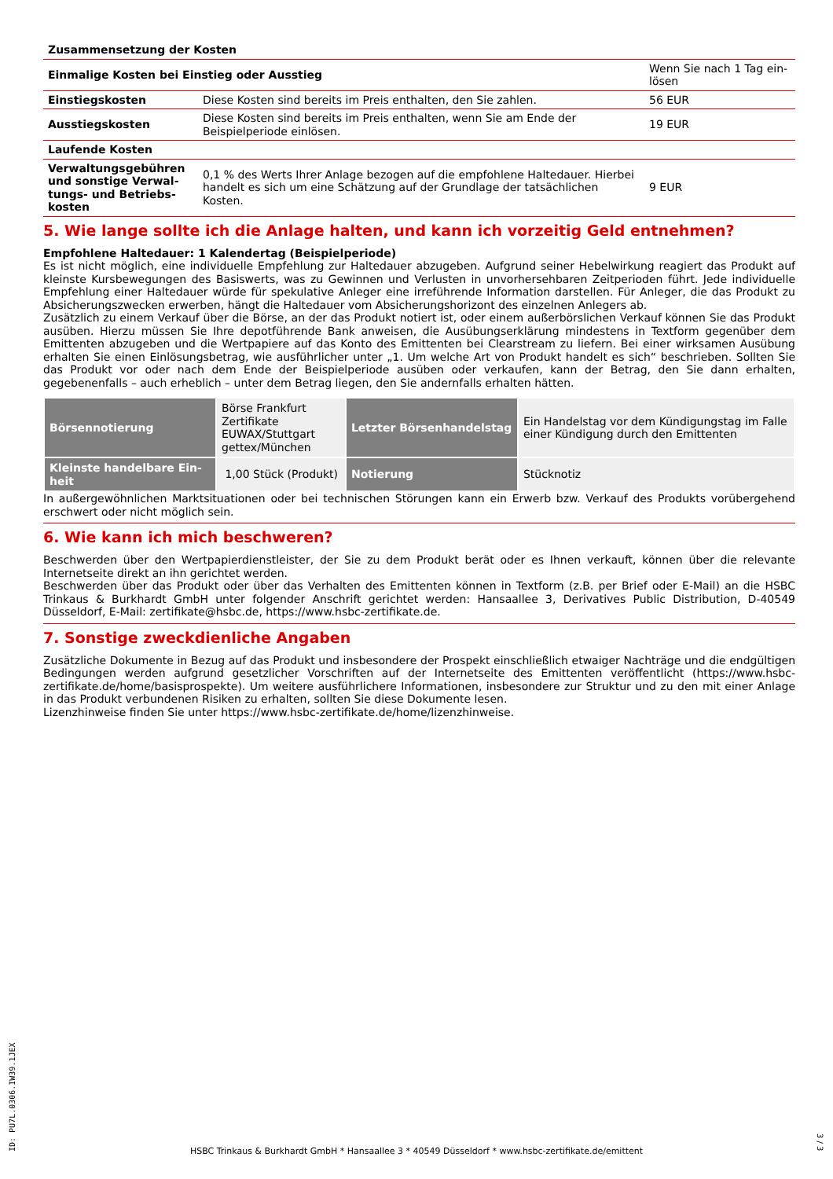| Zusammensetzung der Kosten | | |
| Einmalige Kosten bei Einstieg oder Ausstieg | | Wenn Sie nach 1 Tag ein­lösen |
| Einstiegskosten | Diese Kosten sind bereits im Preis enthalten, den Sie zahlen. | 56 EUR |
| Ausstiegskosten | Diese Kosten sind bereits im Preis enthalten, wenn Sie am Ende der Beispielpe­riode einlösen. | 19 EUR |
| Laufende Kosten | | |
| Verwaltungsgebühren und sonstige Verwal­tungs- und Betriebs­kosten | 0,1 % des Werts Ihrer Anlage bezogen auf die empfohlene Haltedauer. Hierbei handelt es sich um eine Schätzung auf der Grundlage der tatsächlichen Kosten. | 9 EUR |
5. Wie lange sollte ich die Anlage halten, und kann ich vorzeitig Geld entnehmen?
Empfohlene Haltedauer: 1 Kalendertag (Beispielperiode)
Es ist nicht möglich, eine individuelle Empfehlung zur Haltedauer abzugeben. Aufgrund seiner Hebelwirkung reagiert das Produkt auf kleinste Kursbewegungen des Basiswerts, was zu Gewinnen und Verlusten in unvorhersehbaren Zeitperioden führt. Jede individuelle Empfehlung einer Haltedauer würde für spekulative Anleger eine irreführende Information darstellen. Für Anleger, die das Produkt zu Absicherungszwecken erwerben, hängt die Haltedauer vom Absicherungshorizont des einzelnen Anlegers ab.
Zusätzlich zu einem Verkauf über die Börse, an der das Produkt notiert ist, oder einem außerbörslichen Verkauf können Sie das Produkt ausüben. Hierzu müssen Sie Ihre depotführende Bank anweisen, die Ausübungserklärung mindestens in Textform gegenüber dem Emittenten abzugeben und die Wertpapiere auf das Konto des Emittenten bei Clearstream zu liefern. Bei einer wirksamen Ausübung erhalten Sie einen Einlösungsbetrag, wie ausführlicher unter „1. Um welche Art von Produkt handelt es sich“ beschrieben. Sollten Sie das Produkt vor oder nach dem Ende der Beispielperiode ausüben oder verkaufen, kann der Betrag, den Sie dann erhalten, gegebenenfalls – auch erheblich – unter dem Betrag liegen, den Sie andernfalls erhalten hätten.
| Börsennotierung | Börse Frankfurt Zertifikate EUWAX/Stuttgart gettex/München | Letzter Börsenhandelstag | Ein Handelstag vor dem Kündi­gungstag im Falle einer Kündigung durch den Emittenten |
| Kleinste handelbare Ein­heit | 1,00 Stück (Produkt) | Notierung | Stücknotiz |
In außergewöhnlichen Marktsituationen oder bei technischen Störungen kann ein Erwerb bzw. Verkauf des Produkts vorübergehend erschwert oder nicht möglich sein.
6. Wie kann ich mich beschweren?
Beschwerden über den Wertpapierdienstleister, der Sie zu dem Produkt berät oder es Ihnen verkauft, können über die relevante Internetseite direkt an ihn gerichtet werden.
Beschwerden über das Produkt oder über das Verhalten des Emittenten können in Textform (z.B. per Brief oder E-Mail) an die HSBC Trinkaus & Burkhardt GmbH unter folgender Anschrift gerichtet werden: Hansaallee 3, Derivatives Public Distribution, D-40549 Düsseldorf, E-Mail: zertifikate@hsbc.de, https://www.hsbc-zertifikate.de.
7. Sonstige zweckdienliche Angaben
Zusätzliche Dokumente in Bezug auf das Produkt und insbesondere der Prospekt einschließlich etwaiger Nachträge und die endgültigen Bedingungen werden aufgrund gesetzlicher Vorschriften auf der Internetseite des Emittenten veröffentlicht (https://www.hsbc-zertifikate.de/home/basisprospekte). Um weitere ausführlichere Informationen, insbesondere zur Struktur und zu den mit einer Anlage in das Produkt verbundenen Risiken zu erhalten, sollten Sie diese Dokumente lesen.
Lizenzhinweise finden Sie unter https://www.hsbc-zertifikate.de/home/lizenzhinweise.
ID: PU7L.0306.IW39.1JEX
HSBC Trinkaus & Burkhardt GmbH * Hansaallee 3 * 40549 Düsseldorf * www.hsbc-zertifikate.de/emittent
3 / 3